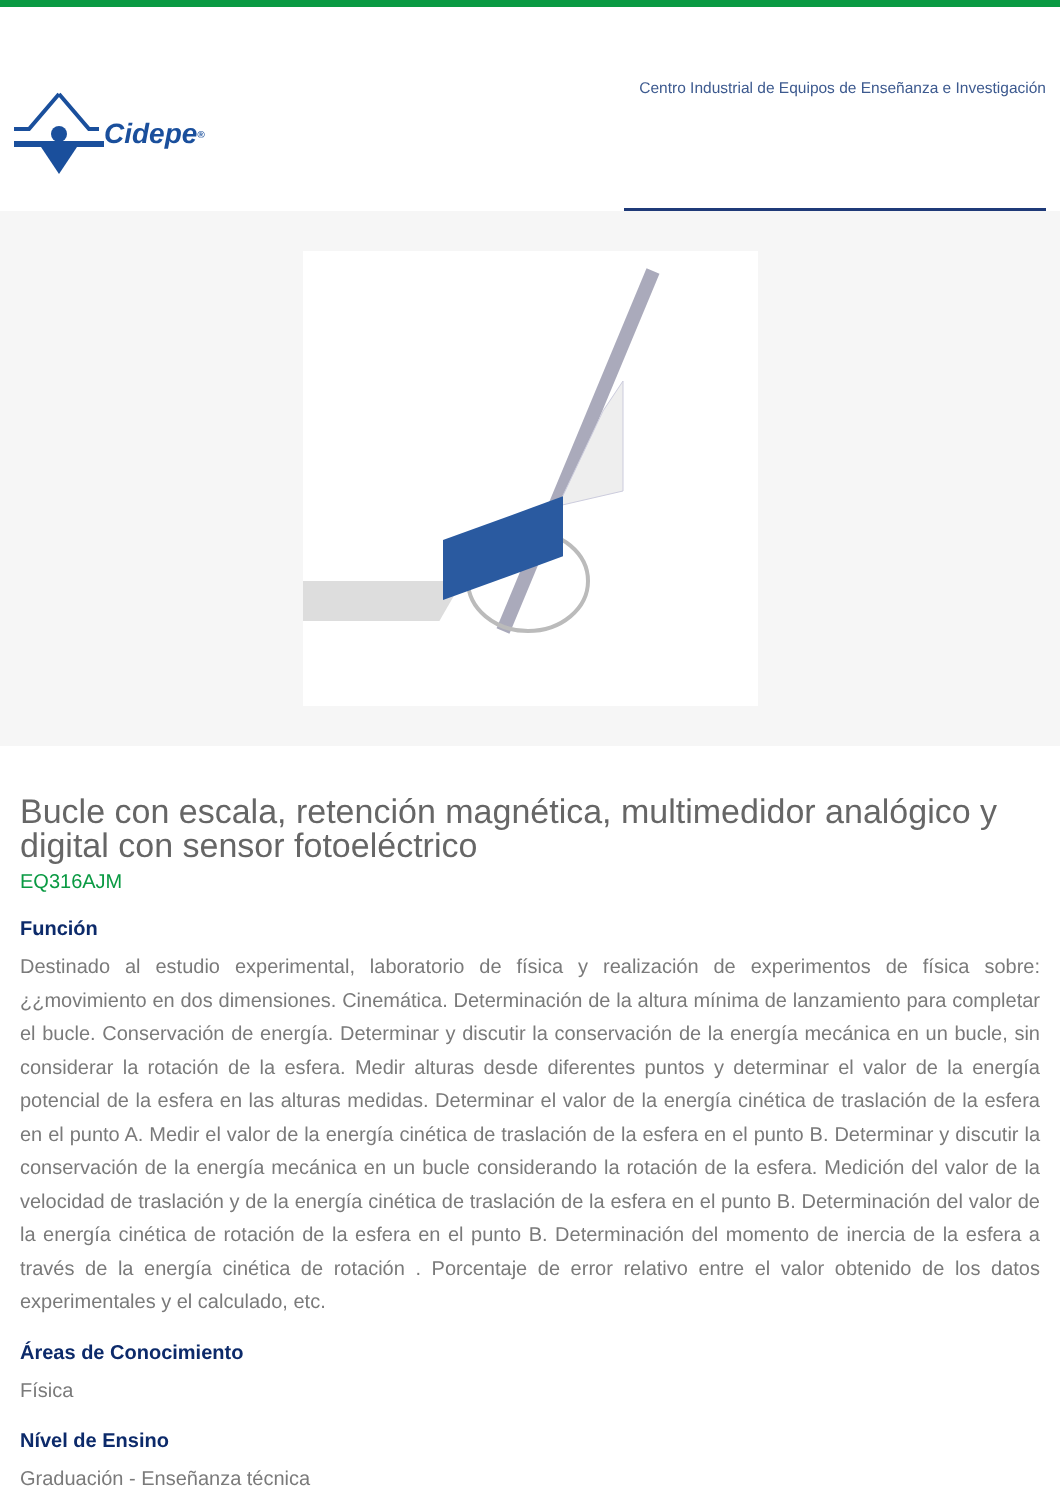Cidepe<sup>®</sup>
Centro Industrial de Equipos de Enseñanza e Investigación
Bucle con escala, retención magnética, multimedidor analógico y digital con sensor fotoeléctrico
EQ316AJM
Función
Destinado al estudio experimental, laboratorio de física y realización de experimentos de física sobre: ¿¿movimiento en dos dimensiones. Cinemática. Determinación de la altura mínima de lanzamiento para completar el bucle. Conservación de energía. Determinar y discutir la conservación de la energía mecánica en un bucle, sin considerar la rotación de la esfera. Medir alturas desde diferentes puntos y determinar el valor de la energía potencial de la esfera en las alturas medidas. Determinar el valor de la energía cinética de traslación de la esfera en el punto A. Medir el valor de la energía cinética de traslación de la esfera en el punto B. Determinar y discutir la conservación de la energía mecánica en un bucle considerando la rotación de la esfera. Medición del valor de la velocidad de traslación y de la energía cinética de traslación de la esfera en el punto B. Determinación del valor de la energía cinética de rotación de la esfera en el punto B. Determinación del momento de inercia de la esfera a través de la energía cinética de rotación . Porcentaje de error relativo entre el valor obtenido de los datos experimentales y el calculado, etc.
Áreas de Conocimiento
Física
Nível de Ensino
Graduación - Enseñanza técnica